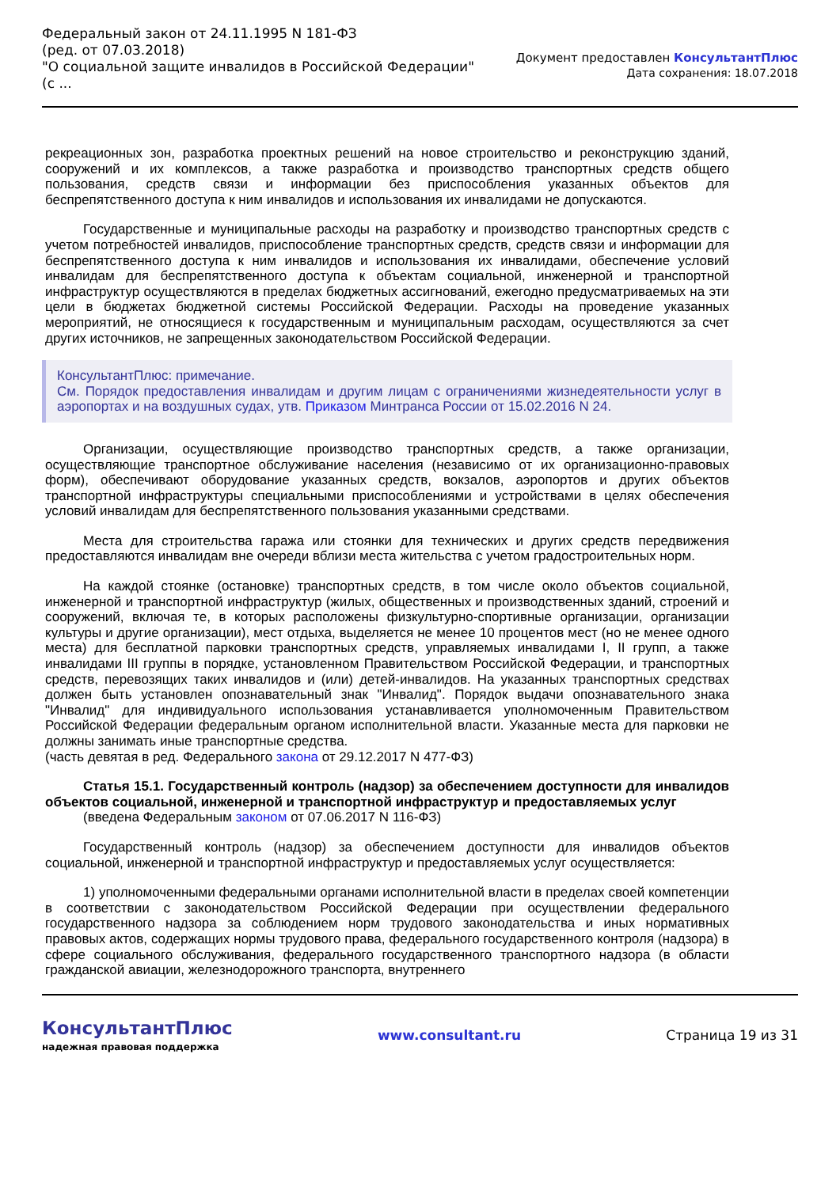Федеральный закон от 24.11.1995 N 181-ФЗ
(ред. от 07.03.2018)
"О социальной защите инвалидов в Российской Федерации"
(с ...
Документ предоставлен КонсультантПлюс
Дата сохранения: 18.07.2018
рекреационных зон, разработка проектных решений на новое строительство и реконструкцию зданий, сооружений и их комплексов, а также разработка и производство транспортных средств общего пользования, средств связи и информации без приспособления указанных объектов для беспрепятственного доступа к ним инвалидов и использования их инвалидами не допускаются.
Государственные и муниципальные расходы на разработку и производство транспортных средств с учетом потребностей инвалидов, приспособление транспортных средств, средств связи и информации для беспрепятственного доступа к ним инвалидов и использования их инвалидами, обеспечение условий инвалидам для беспрепятственного доступа к объектам социальной, инженерной и транспортной инфраструктур осуществляются в пределах бюджетных ассигнований, ежегодно предусматриваемых на эти цели в бюджетах бюджетной системы Российской Федерации. Расходы на проведение указанных мероприятий, не относящиеся к государственным и муниципальным расходам, осуществляются за счет других источников, не запрещенных законодательством Российской Федерации.
КонсультантПлюс: примечание.
См. Порядок предоставления инвалидам и другим лицам с ограничениями жизнедеятельности услуг в аэропортах и на воздушных судах, утв. Приказом Минтранса России от 15.02.2016 N 24.
Организации, осуществляющие производство транспортных средств, а также организации, осуществляющие транспортное обслуживание населения (независимо от их организационно-правовых форм), обеспечивают оборудование указанных средств, вокзалов, аэропортов и других объектов транспортной инфраструктуры специальными приспособлениями и устройствами в целях обеспечения условий инвалидам для беспрепятственного пользования указанными средствами.
Места для строительства гаража или стоянки для технических и других средств передвижения предоставляются инвалидам вне очереди вблизи места жительства с учетом градостроительных норм.
На каждой стоянке (остановке) транспортных средств, в том числе около объектов социальной, инженерной и транспортной инфраструктур (жилых, общественных и производственных зданий, строений и сооружений, включая те, в которых расположены физкультурно-спортивные организации, организации культуры и другие организации), мест отдыха, выделяется не менее 10 процентов мест (но не менее одного места) для бесплатной парковки транспортных средств, управляемых инвалидами I, II групп, а также инвалидами III группы в порядке, установленном Правительством Российской Федерации, и транспортных средств, перевозящих таких инвалидов и (или) детей-инвалидов. На указанных транспортных средствах должен быть установлен опознавательный знак "Инвалид". Порядок выдачи опознавательного знака "Инвалид" для индивидуального использования устанавливается уполномоченным Правительством Российской Федерации федеральным органом исполнительной власти. Указанные места для парковки не должны занимать иные транспортные средства.
(часть девятая в ред. Федерального закона от 29.12.2017 N 477-ФЗ)
Статья 15.1. Государственный контроль (надзор) за обеспечением доступности для инвалидов объектов социальной, инженерной и транспортной инфраструктур и предоставляемых услуг
(введена Федеральным законом от 07.06.2017 N 116-ФЗ)
Государственный контроль (надзор) за обеспечением доступности для инвалидов объектов социальной, инженерной и транспортной инфраструктур и предоставляемых услуг осуществляется:
1) уполномоченными федеральными органами исполнительной власти в пределах своей компетенции в соответствии с законодательством Российской Федерации при осуществлении федерального государственного надзора за соблюдением норм трудового законодательства и иных нормативных правовых актов, содержащих нормы трудового права, федерального государственного контроля (надзора) в сфере социального обслуживания, федерального государственного транспортного надзора (в области гражданской авиации, железнодорожного транспорта, внутреннего
КонсультантПлюс
надежная правовая поддержка
www.consultant.ru Страница 19 из 31